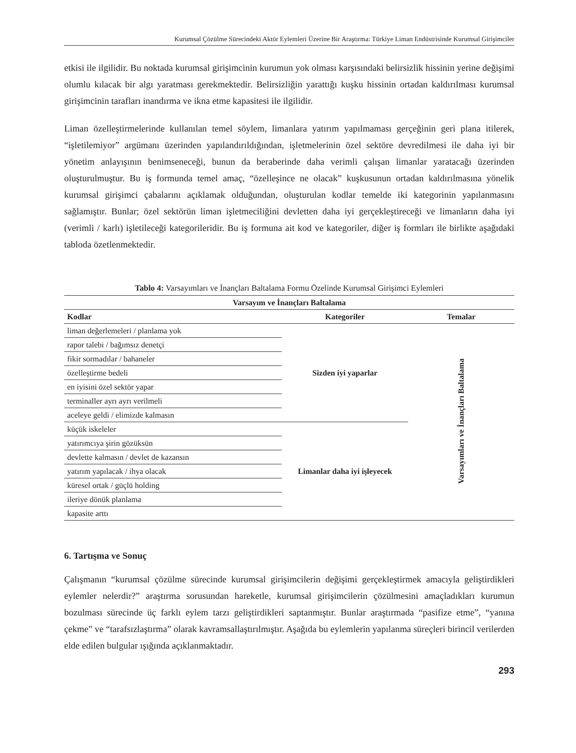Kurumsal Çözülme Sürecindeki Aktör Eylemleri Üzerine Bir Araştırma: Türkiye Liman Endüstrisinde Kurumsal Girişimciler
etkisi ile ilgilidir. Bu noktada kurumsal girişimcinin kurumun yok olması karşısındaki belirsizlik hissinin yerine değişimi olumlu kılacak bir algı yaratması gerekmektedir. Belirsizliğin yarattığı kuşku hissinin ortadan kaldırılması kurumsal girişimcinin tarafları inandırma ve ikna etme kapasitesi ile ilgilidir.
Liman özelleştirmelerinde kullanılan temel söylem, limanlara yatırım yapılmaması gerçeğinin geri plana itilerek, “işletilemiyor” argümanı üzerinden yapılandırıldığından, işletmelerinin özel sektöre devredilmesi ile daha iyi bir yönetim anlayışının benimseneceği, bunun da beraberinde daha verimli çalışan limanlar yaratacağı üzerinden oluşturulmuştur. Bu iş formunda temel amaç, “özelleşince ne olacak” kuşkusunun ortadan kaldırılmasına yönelik kurumsal girişimci çabalarını açıklamak olduğundan, oluşturulan kodlar temelde iki kategorinin yapılanmasını sağlamıştır. Bunlar; özel sektörün liman işletmeciliğini devletten daha iyi gerçekleştireceği ve limanların daha iyi (verimli / karlı) işletileceği kategorileridir. Bu iş formuna ait kod ve kategoriler, diğer iş formları ile birlikte aşağıdaki tabloda özetlenmektedir.
Tablo 4: Varsayımları ve İnançları Baltalama Formu Özelinde Kurumsal Girişimci Eylemleri
| Varsayım ve İnançları Baltalama | | |
| --- | --- | --- |
| Kodlar | Kategoriler | Temalar |
| liman değerlemeleri / planlama yok | Sizden iyi yaparlar | Varsayımları ve İnançları Baltalama |
| rapor talebi / bağımsız denetçi | | |
| fikir sormadılar / bahaneler | | |
| özelleştirme bedeli | | |
| en iyisini özel sektör yapar | | |
| terminaller ayrı ayrı verilmeli | | |
| aceleye geldi / elimizde kalmasın | | |
| küçük iskeleler | Limanlar daha iyi işleyecek | |
| yatırımcıya şirin gözüksün | | |
| devlette kalmasın / devlet de kazansın | | |
| yatırım yapılacak / ihya olacak | | |
| küresel ortak / güçlü holding | | |
| ileriye dönük planlama | | |
| kapasite arttı | | |
6. Tartışma ve Sonuç
Çalışmanın “kurumsal çözülme sürecinde kurumsal girişimcilerin değişimi gerçekleştirmek amacıyla geliştirdikleri eylemler nelerdir?” araştırma sorusundan hareketle, kurumsal girişimcilerin çözülmesini amaçladıkları kurumun bozulması sürecinde üç farklı eylem tarzı geliştirdikleri saptanmıştır. Bunlar araştırmada “pasifize etme”, “yanına çekme” ve “tarafsızlaştırma” olarak kavramsallaştırılmıştır. Aşağıda bu eylemlerin yapılanma süreçleri birincil verilerden elde edilen bulgular ışığında açıklanmaktadır.
293